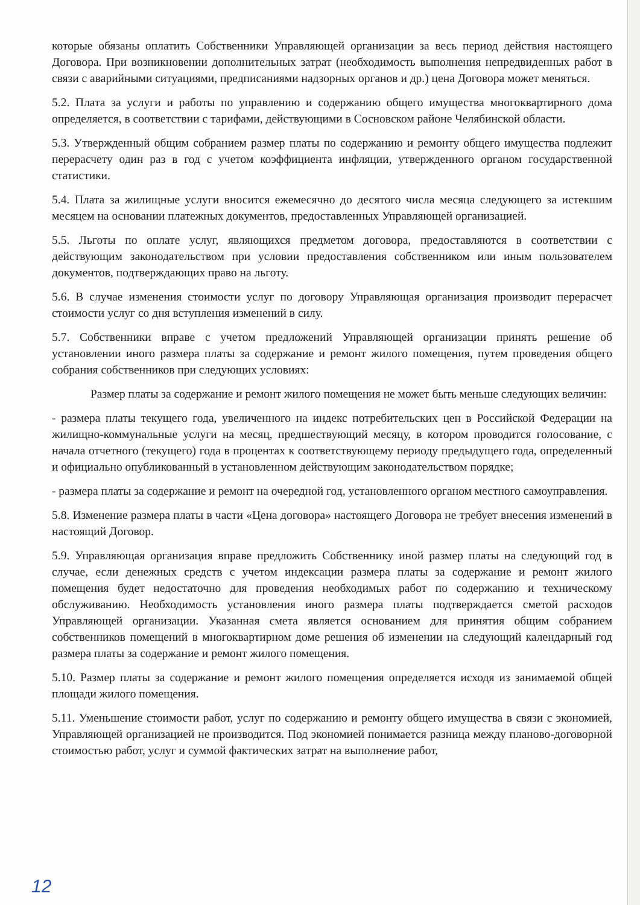которые обязаны оплатить Собственники Управляющей организации за весь период действия настоящего Договора. При возникновении дополнительных затрат (необходимость выполнения непредвиденных работ в связи с аварийными ситуациями, предписаниями надзорных органов и др.) цена Договора может меняться.
5.2. Плата за услуги и работы по управлению и содержанию общего имущества многоквартирного дома определяется, в соответствии с тарифами, действующими в Сосновском районе Челябинской области.
5.3. Утвержденный общим собранием размер платы по содержанию и ремонту общего имущества подлежит перерасчету один раз в год с учетом коэффициента инфляции, утвержденного органом государственной статистики.
5.4. Плата за жилищные услуги вносится ежемесячно до десятого числа месяца следующего за истекшим месяцем на основании платежных документов, предоставленных Управляющей организацией.
5.5. Льготы по оплате услуг, являющихся предметом договора, предоставляются в соответствии с действующим законодательством при условии предоставления собственником или иным пользователем документов, подтверждающих право на льготу.
5.6. В случае изменения стоимости услуг по договору Управляющая организация производит перерасчет стоимости услуг со дня вступления изменений в силу.
5.7. Собственники вправе с учетом предложений Управляющей организации принять решение об установлении иного размера платы за содержание и ремонт жилого помещения, путем проведения общего собрания собственников при следующих условиях:
Размер платы за содержание и ремонт жилого помещения не может быть меньше следующих величин:
- размера платы текущего года, увеличенного на индекс потребительских цен в Российской Федерации на жилищно-коммунальные услуги на месяц, предшествующий месяцу, в котором проводится голосование, с начала отчетного (текущего) года в процентах к соответствующему периоду предыдущего года, определенный и официально опубликованный в установленном действующим законодательством порядке;
- размера платы за содержание и ремонт на очередной год, установленного органом местного самоуправления.
5.8. Изменение размера платы в части «Цена договора» настоящего Договора не требует внесения изменений в настоящий Договор.
5.9. Управляющая организация вправе предложить Собственнику иной размер платы на следующий год в случае, если денежных средств с учетом индексации размера платы за содержание и ремонт жилого помещения будет недостаточно для проведения необходимых работ по содержанию и техническому обслуживанию. Необходимость установления иного размера платы подтверждается сметой расходов Управляющей организации. Указанная смета является основанием для принятия общим собранием собственников помещений в многоквартирном доме решения об изменении на следующий календарный год размера платы за содержание и ремонт жилого помещения.
5.10. Размер платы за содержание и ремонт жилого помещения определяется исходя из занимаемой общей площади жилого помещения.
5.11. Уменьшение стоимости работ, услуг по содержанию и ремонту общего имущества в связи с экономией, Управляющей организацией не производится. Под экономией понимается разница между планово-договорной стоимостью работ, услуг и суммой фактических затрат на выполнение работ,
12